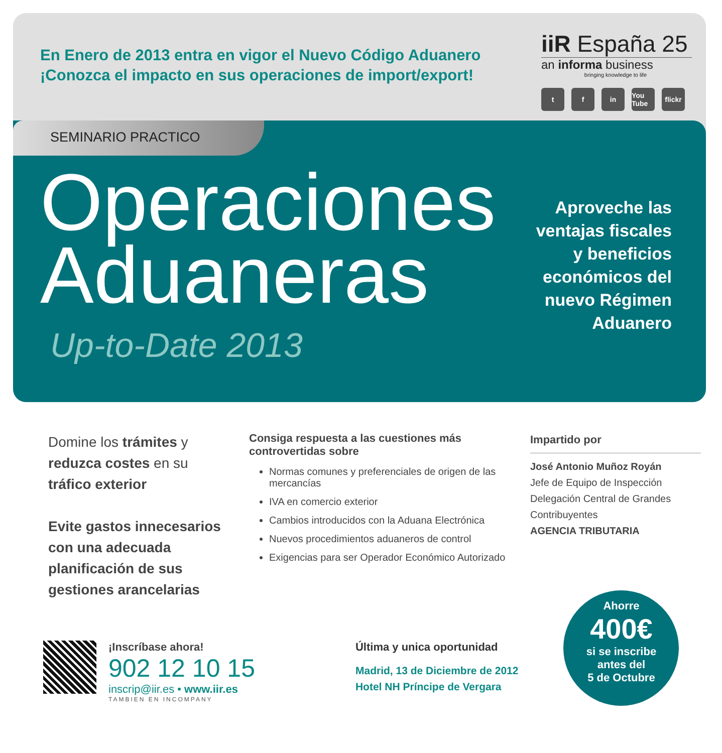En Enero de 2013 entra en vigor el Nuevo Código Aduanero
¡Conozca el impacto en sus operaciones de import/export!
iiR España 25
an informa business
bringing knowledge to life
tf in You Tube flickr
SEMINARIO PRACTICO
Operaciones
Aduaneras
Up-to-Date 2013
Aproveche las
ventajas fiscales
y beneficios
económicos del
nuevo Régimen
Aduanero
Domine los trámites y reduzca costes en su tráfico exterior
Evite gastos innecesarios con una adecuada planificación de sus gestiones arancelarias
Consiga respuesta a las cuestiones más controvertidas sobre
Normas comunes y preferenciales de origen de las mercancías
IVA en comercio exterior
Cambios introducidos con la Aduana Electrónica
Nuevos procedimientos aduaneros de control
Exigencias para ser Operador Económico Autorizado
Impartido por
José Antonio Muñoz Royán
Jefe de Equipo de Inspección
Delegación Central de Grandes Contribuyentes
AGENCIA TRIBUTARIA
¡Inscríbase ahora!
902 12 10 15
inscrip@iir.es • www.iir.es
TAMBIEN EN INCOMPANY
Última y unica oportunidad
Madrid, 13 de Diciembre de 2012
Hotel NH Príncipe de Vergara
Ahorre
400€
si se inscribe
antes del
5 de Octubre